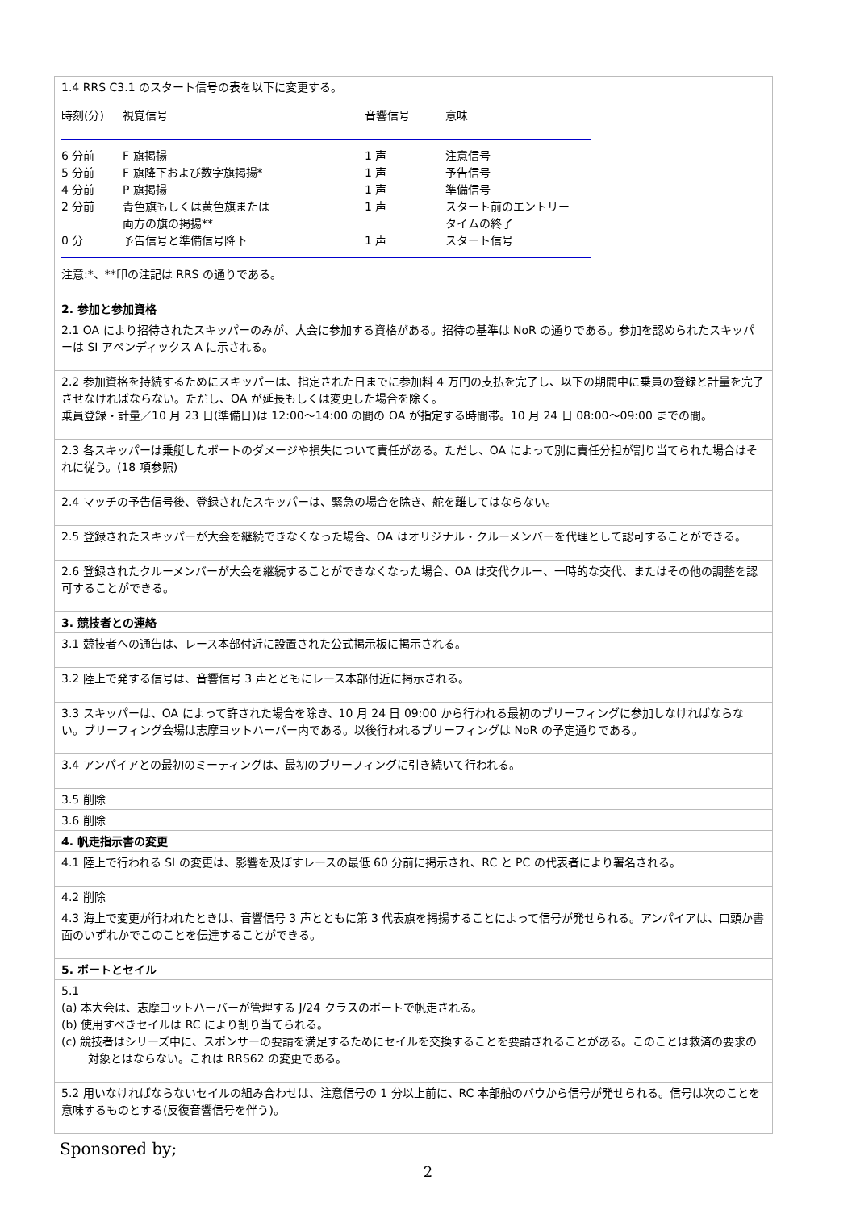| 1.4 RRS C3.1 のスタート信号の表を以下に変更する。 / 時刻(分) / 視覚信号 / 音響信号 / 意味 / / 6 分前 / F 旗掲揚 / 1 声 / 注意信号 / / 5 分前 / F 旗降下および数字旗掲揚* / 1 声 / 予告信号 / / 4 分前 / P 旗掲揚 / 1 声 / 準備信号 / / 2 分前 / 青色旗もしくは黄色旗または 両方の旗の掲揚** / 1 声 / スタート前のエントリー タイムの終了 / / 0 分 / 予告信号と準備信号降下 / 1 声 / スタート信号 / 注意:*、**印の注記は RRS の通りである。 |
| 2. 参加と参加資格 |
| 2.1 OA により招待されたスキッパーのみが、大会に参加する資格がある。招待の基準は NoR の通りである。参加を認められたスキッパーは SI アペンディックス A に示される。 |
| 2.2 参加資格を持続するためにスキッパーは、指定された日までに参加料 4 万円の支払を完了し、以下の期間中に乗員の登録と計量を完了させなければならない。ただし、OA が延長もしくは変更した場合を除く。 乗員登録・計量／10 月 23 日(準備日)は 12:00〜14:00 の間の OA が指定する時間帯。10 月 24 日 08:00〜09:00 までの間。 |
| 2.3 各スキッパーは乗艇したボートのダメージや損失について責任がある。ただし、OA によって別に責任分担が割り当てられた場合はそれに従う。(18 項参照) |
| 2.4 マッチの予告信号後、登録されたスキッパーは、緊急の場合を除き、舵を離してはならない。 |
| 2.5 登録されたスキッパーが大会を継続できなくなった場合、OA はオリジナル・クルーメンバーを代理として認可することができる。 |
| 2.6 登録されたクルーメンバーが大会を継続することができなくなった場合、OA は交代クルー、一時的な交代、またはその他の調整を認可することができる。 |
| 3. 競技者との連絡 |
| 3.1 競技者への通告は、レース本部付近に設置された公式掲示板に掲示される。 |
| 3.2 陸上で発する信号は、音響信号 3 声とともにレース本部付近に掲示される。 |
| 3.3 スキッパーは、OA によって許された場合を除き、10 月 24 日 09:00 から行われる最初のブリーフィングに参加しなければならない。ブリーフィング会場は志摩ヨットハーバー内である。以後行われるブリーフィングは NoR の予定通りである。 |
| 3.4 アンパイアとの最初のミーティングは、最初のブリーフィングに引き続いて行われる。 |
| 3.5 削除 |
| 3.6 削除 |
| 4. 帆走指示書の変更 |
| 4.1 陸上で行われる SI の変更は、影響を及ぼすレースの最低 60 分前に掲示され、RC と PC の代表者により署名される。 |
| 4.2 削除 |
| 4.3 海上で変更が行われたときは、音響信号 3 声とともに第 3 代表旗を掲揚することによって信号が発せられる。アンパイアは、口頭か書面のいずれかでこのことを伝達することができる。 |
| 5. ボートとセイル |
| 5.1 (a) 本大会は、志摩ヨットハーバーが管理する J/24 クラスのボートで帆走される。 (b) 使用すべきセイルは RC により割り当てられる。 (c) 競技者はシリーズ中に、スポンサーの要請を満足するためにセイルを交換することを要請されることがある。このことは救済の要求の対象とはならない。これは RRS62 の変更である。 |
| 5.2 用いなければならないセイルの組み合わせは、注意信号の 1 分以上前に、RC 本部船のバウから信号が発せられる。信号は次のことを意味するものとする(反復音響信号を伴う)。 |
Sponsored by;
2